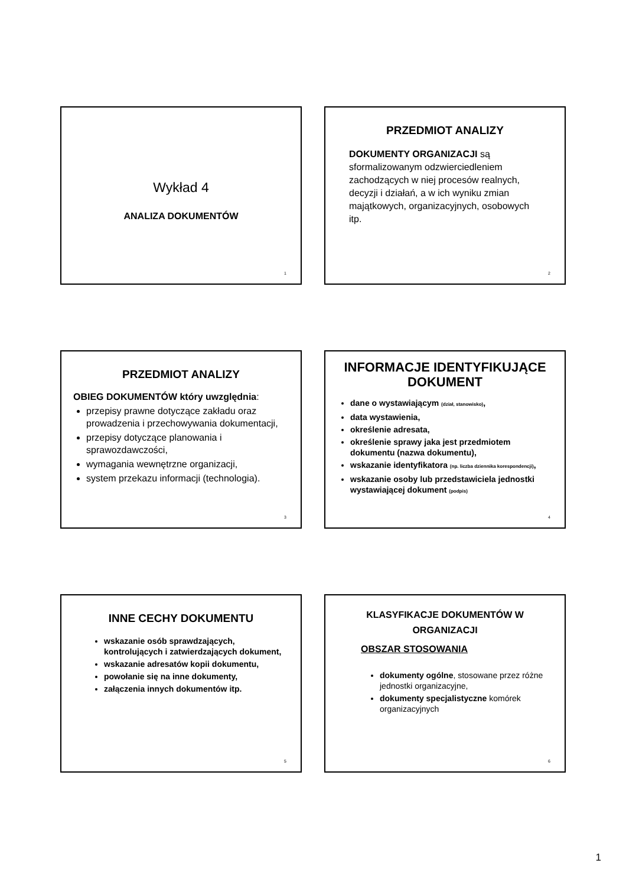Wykład 4
ANALIZA DOKUMENTÓW
1
PRZEDMIOT ANALIZY
DOKUMENTY ORGANIZACJI są sformalizowanym odzwierciedleniem zachodzących w niej procesów realnych, decyzji i działań, a w ich wyniku zmian majątkowych, organizacyjnych, osobowych itp.
2
PRZEDMIOT ANALIZY
OBIEG DOKUMENTÓW który uwzględnia:
przepisy prawne dotyczące zakładu oraz prowadzenia i przechowywania dokumentacji,
przepisy dotyczące planowania i sprawozdawczości,
wymagania wewnętrzne organizacji,
system przekazu informacji (technologia).
3
INFORMACJE IDENTYFIKUJĄCE DOKUMENT
dane o wystawiającym (dział, stanowisko),
data wystawienia,
określenie adresata,
określenie sprawy jaka jest przedmiotem dokumentu (nazwa dokumentu),
wskazanie identyfikatora (np. liczba dziennika korespondencji),
wskazanie osoby lub przedstawiciela jednostki wystawiającej dokument (podpis)
4
INNE CECHY DOKUMENTU
wskazanie osób sprawdzających, kontrolujących i zatwierdzających dokument,
wskazanie adresatów kopii dokumentu,
powołanie się na inne dokumenty,
załączenia innych dokumentów itp.
5
KLASYFIKACJE DOKUMENTÓW W ORGANIZACJI
OBSZAR STOSOWANIA
dokumenty ogólne, stosowane przez różne jednostki organizacyjne,
dokumenty specjalistyczne komórek organizacyjnych
6
1